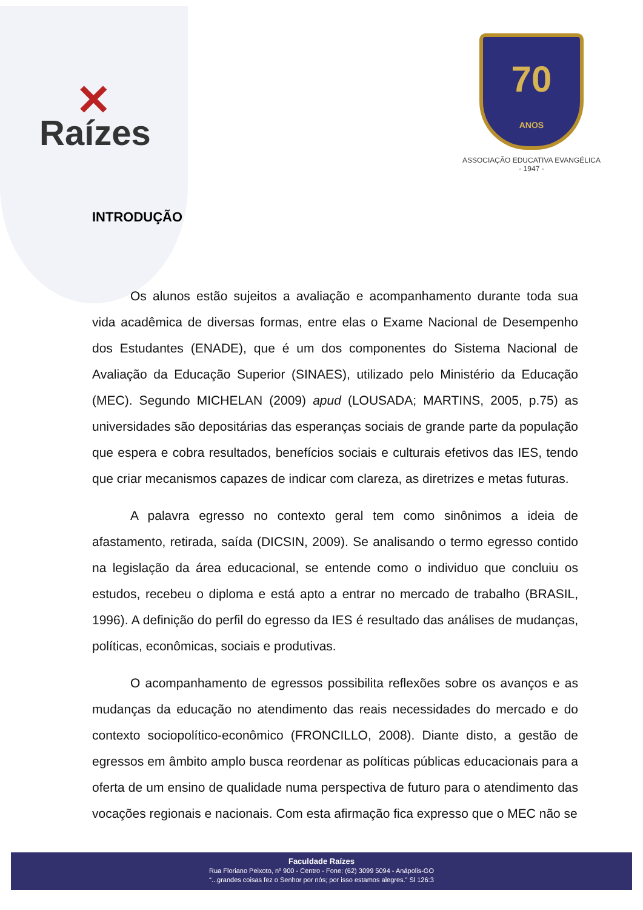✕
Raízes
70
ANOS
ASSOCIAÇÃO EDUCATIVA EVANGÉLICA
- 1947 -
INTRODUÇÃO
Os alunos estão sujeitos a avaliação e acompanhamento durante toda sua vida acadêmica de diversas formas, entre elas o Exame Nacional de Desempenho dos Estudantes (ENADE), que é um dos componentes do Sistema Nacional de Avaliação da Educação Superior (SINAES), utilizado pelo Ministério da Educação (MEC). Segundo MICHELAN (2009) apud (LOUSADA; MARTINS, 2005, p.75) as universidades são depositárias das esperanças sociais de grande parte da população que espera e cobra resultados, benefícios sociais e culturais efetivos das IES, tendo que criar mecanismos capazes de indicar com clareza, as diretrizes e metas futuras.
A palavra egresso no contexto geral tem como sinônimos a ideia de afastamento, retirada, saída (DICSIN, 2009). Se analisando o termo egresso contido na legislação da área educacional, se entende como o individuo que concluiu os estudos, recebeu o diploma e está apto a entrar no mercado de trabalho (BRASIL, 1996). A definição do perfil do egresso da IES é resultado das análises de mudanças, políticas, econômicas, sociais e produtivas.
O acompanhamento de egressos possibilita reflexões sobre os avanços e as mudanças da educação no atendimento das reais necessidades do mercado e do contexto sociopolítico-econômico (FRONCILLO, 2008). Diante disto, a gestão de egressos em âmbito amplo busca reordenar as políticas públicas educacionais para a oferta de um ensino de qualidade numa perspectiva de futuro para o atendimento das vocações regionais e nacionais. Com esta afirmação fica expresso que o MEC não se
Faculdade Raízes
Rua Floriano Peixoto, nº 900 - Centro - Fone: (62) 3099 5094 - Anápolis-GO
“...grandes coisas fez o Senhor por nós; por isso estamos alegres.” Sl 126:3